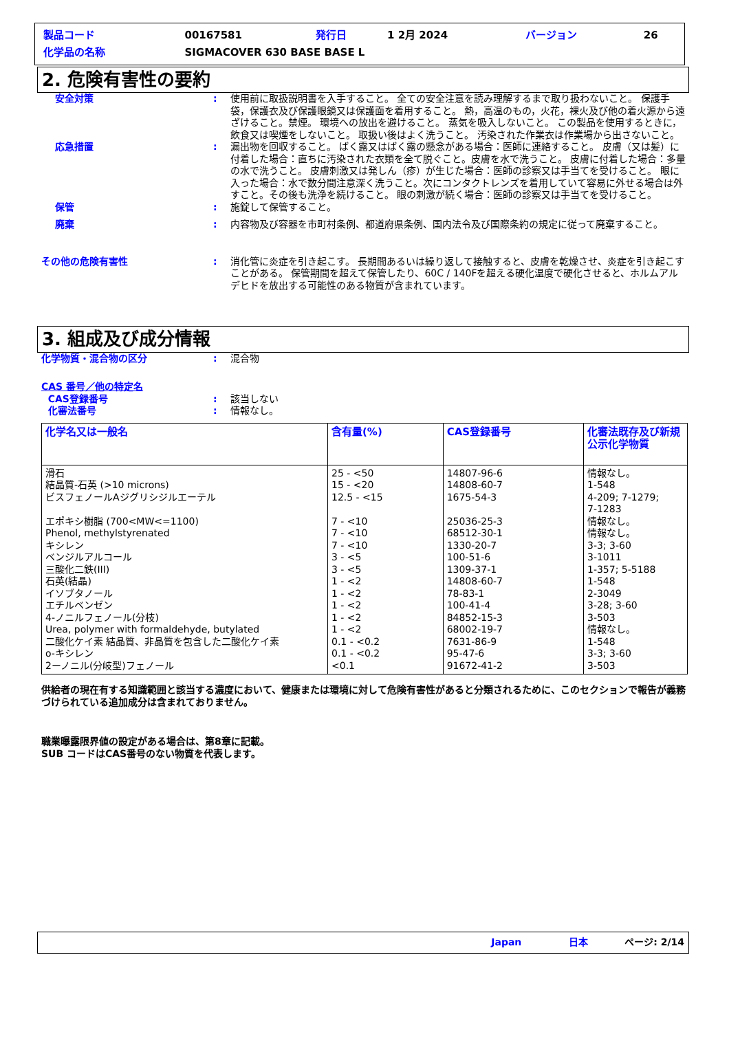| 製品コード | 00167581 | 発行日 | 1 2月 2024 | バージョン | 26 |
| 化学品の名称 | SIGMACOVER 630 BASE BASE L | | | | |
2. 危険有害性の要約
安全対策 : 使用前に取扱説明書を入手すること。 全ての安全注意を読み理解するまで取り扱わないこと。 保護手袋，保護衣及び保護眼鏡又は保護面を着用すること。 熱，高温のもの，火花，裸火及び他の着火源から遠ざけること。禁煙。 環境への放出を避けること。 蒸気を吸入しないこと。 この製品を使用するときに，飲食又は喫煙をしないこと。 取扱い後はよく洗うこと。 汚染された作業衣は作業場から出さないこと。
応急措置 : 漏出物を回収すること。 ばく露又はばく露の懸念がある場合：医師に連絡すること。 皮膚（又は髪）に付着した場合：直ちに汚染された衣類を全て脱ぐこと。皮膚を水で洗うこと。 皮膚に付着した場合：多量の水で洗うこと。 皮膚刺激又は発しん（疹）が生じた場合：医師の診察又は手当てを受けること。 眼に入った場合：水で数分間注意深く洗うこと。次にコンタクトレンズを着用していて容易に外せる場合は外すこと。その後も洗浄を続けること。 眼の刺激が続く場合：医師の診察又は手当てを受けること。
保管 : 施錠して保管すること。
廃棄 : 内容物及び容器を市町村条例、都道府県条例、国内法令及び国際条約の規定に従って廃棄すること。
その他の危険有害性 : 消化管に炎症を引き起こす。 長期間あるいは繰り返して接触すると、皮膚を乾燥させ、炎症を引き起こすことがある。 保管期間を超えて保管したり、60C / 140Fを超える硬化温度で硬化させると、ホルムアルデヒドを放出する可能性のある物質が含まれています。
3. 組成及び成分情報
化学物質・混合物の区分 : 混合物
CAS 番号／他の特定名
CAS登録番号 : 該当しない
化審法番号 : 情報なし。
| 化学名又は一般名 | 含有量(%) | CAS登録番号 | 化審法既存及び新規公示化学物質 |
| --- | --- | --- | --- |
| 滑石 結晶質-石英 (>10 microns) ビスフェノールAジグリシジルエーテル エポキシ樹脂 (700<MW<=1100) Phenol, methylstyrenated キシレン ベンジルアルコール 三酸化二鉄(III) 石英(結晶) イソブタノール エチルベンゼン 4-ノニルフェノール(分枝) Urea, polymer with formaldehyde, butylated 二酸化ケイ素 結晶質、非晶質を包含した二酸化ケイ素 o-キシレン 2ーノニル(分岐型)フェノール | 25 - <50 15 - <20 12.5 - <15 7 - <10 7 - <10 7 - <10 3 - <5 3 - <5 1 - <2 1 - <2 1 - <2 1 - <2 1 - <2 0.1 - <0.2 0.1 - <0.2 <0.1 | 14807-96-6 14808-60-7 1675-54-3 25036-25-3 68512-30-1 1330-20-7 100-51-6 1309-37-1 14808-60-7 78-83-1 100-41-4 84852-15-3 68002-19-7 7631-86-9 95-47-6 91672-41-2 | 情報なし。 1-548 4-209; 7-1279; 7-1283 情報なし。 情報なし。 3-3; 3-60 3-1011 1-357; 5-5188 1-548 2-3049 3-28; 3-60 3-503 情報なし。 1-548 3-3; 3-60 3-503 |
供給者の現在有する知識範囲と該当する濃度において、健康または環境に対して危険有害性があると分類されるために、このセクションで報告が義務づけられている追加成分は含まれておりません。
職業曝露限界値の設定がある場合は、第8章に記載。
SUB コードはCAS番号のない物質を代表します。
Japan 日本 ページ: 2/14